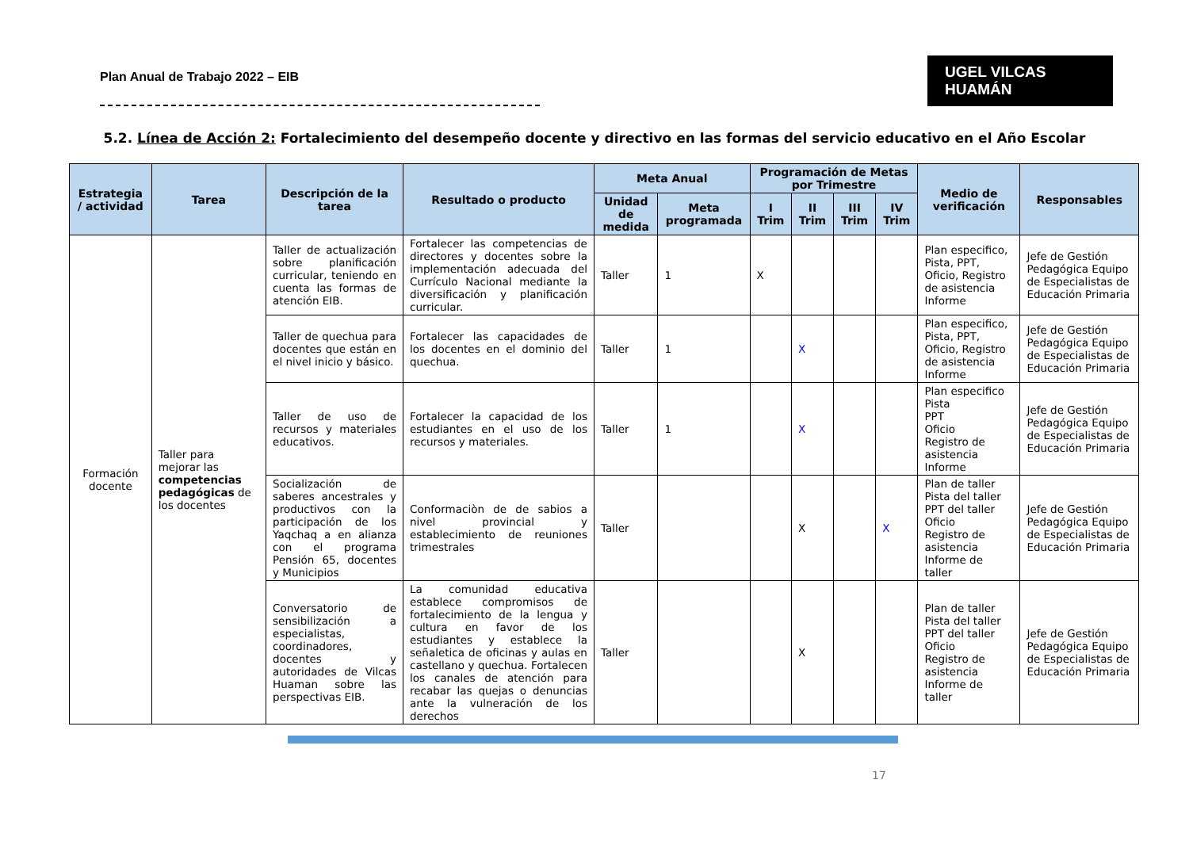Plan Anual de Trabajo 2022 – EIB
UGEL VILCAS HUAMÁN
5.2. Línea de Acción 2: Fortalecimiento del desempeño docente y directivo en las formas del servicio educativo en el Año Escolar
| Estrategia / actividad | Tarea | Descripción de la tarea | Resultado o producto | Meta Anual | | Programación de Metas por Trimestre | | | | Medio de verificación | Responsables |
| --- | --- | --- | --- | --- | --- | --- | --- | --- | --- | --- | --- |
| | | | | Unidad de medida | Meta programada | I Trim | II Trim | III Trim | IV Trim | | |
| Formación docente | Taller para mejorar las competencias pedagógicas de los docentes | Taller de actualización sobre planificación curricular, teniendo en cuenta las formas de atención EIB. | Fortalecer las competencias de directores y docentes sobre la implementación adecuada del Currículo Nacional mediante la diversificación y planificación curricular. | Taller | 1 | X | | | | Plan especifico, Pista, PPT, Oficio, Registro de asistencia Informe | Jefe de Gestión Pedagógica Equipo de Especialistas de Educación Primaria |
| | | Taller de quechua para docentes que están en el nivel inicio y básico. | Fortalecer las capacidades de los docentes en el dominio del quechua. | Taller | 1 | | X | | | Plan especifico, Pista, PPT, Oficio, Registro de asistencia Informe | Jefe de Gestión Pedagógica Equipo de Especialistas de Educación Primaria |
| | | Taller de uso de recursos y materiales educativos. | Fortalecer la capacidad de los estudiantes en el uso de los recursos y materiales. | Taller | 1 | | X | | | Plan especifico Pista PPT Oficio Registro de asistencia Informe | Jefe de Gestión Pedagógica Equipo de Especialistas de Educación Primaria |
| | | Socialización de saberes ancestrales y productivos con la participación de los Yaqchaq a en alianza con el programa Pensión 65, docentes y Municipios | Conformaciòn de de sabios a nivel provincial y establecimiento de reuniones trimestrales | Taller | | | X | | X | Plan de taller Pista del taller PPT del taller Oficio Registro de asistencia Informe de taller | Jefe de Gestión Pedagógica Equipo de Especialistas de Educación Primaria |
| | | Conversatorio de sensibilización a especialistas, coordinadores, docentes y autoridades de Vilcas Huaman sobre las perspectivas EIB. | La comunidad educativa establece compromisos de fortalecimiento de la lengua y cultura en favor de los estudiantes y establece la señaletica de oficinas y aulas en castellano y quechua. Fortalecen los canales de atención para recabar las quejas o denuncias ante la vulneración de los derechos | Taller | | | X | | | Plan de taller Pista del taller PPT del taller Oficio Registro de asistencia Informe de taller | Jefe de Gestión Pedagógica Equipo de Especialistas de Educación Primaria |
17